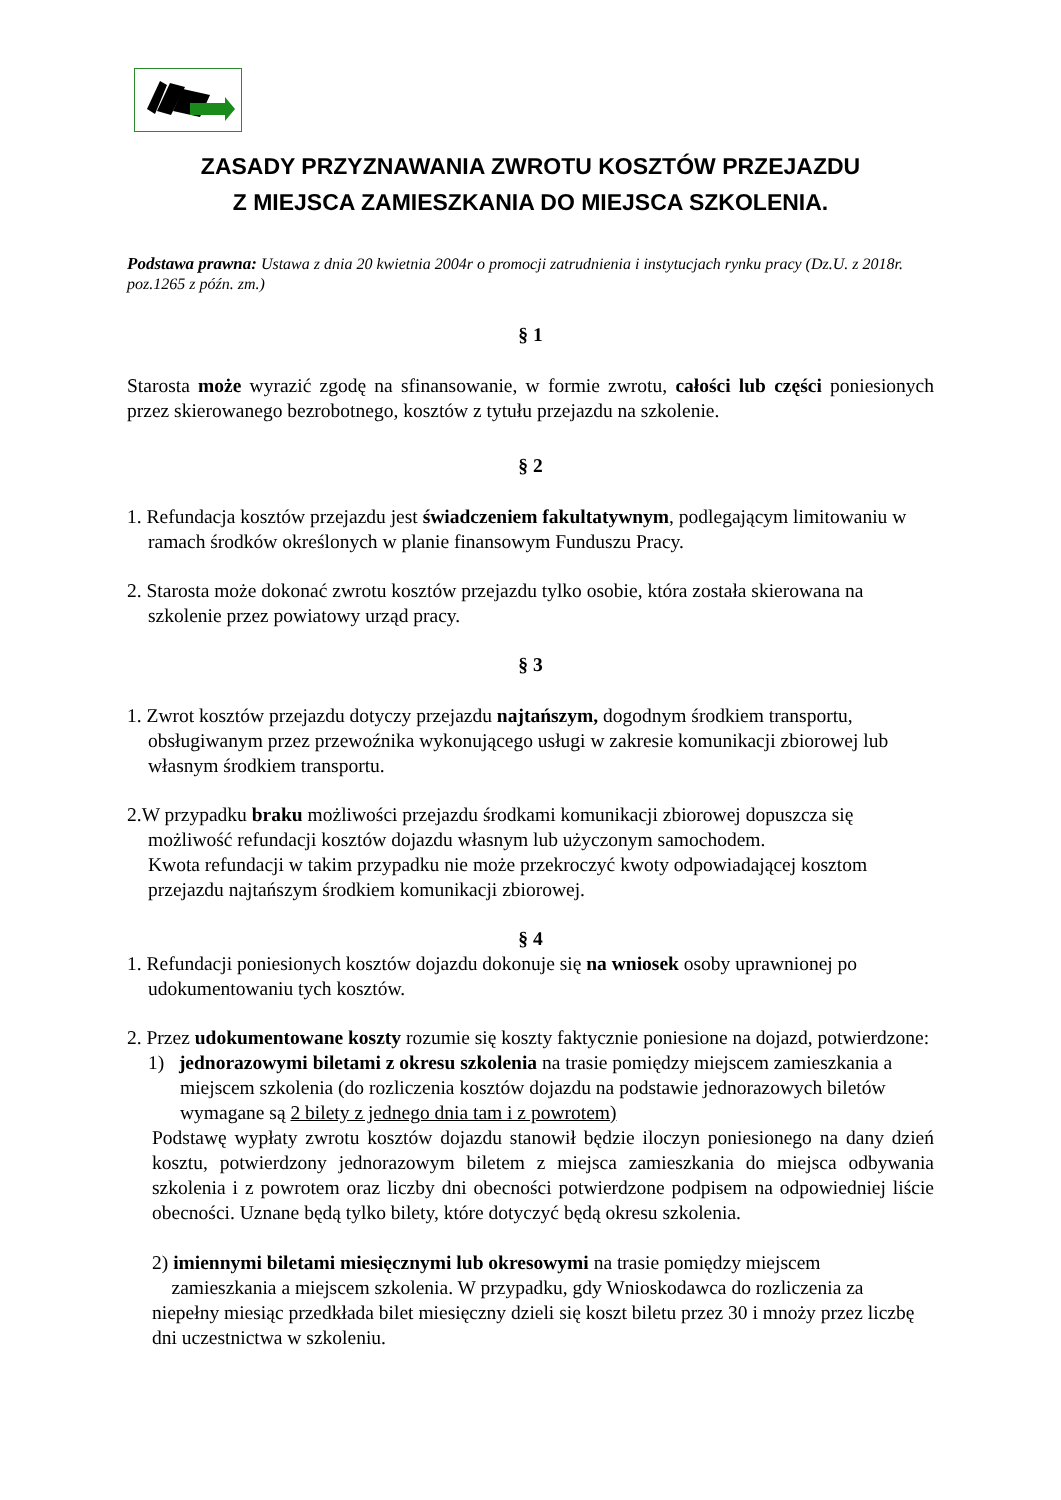ZASADY PRZYZNAWANIA ZWROTU KOSZTÓW PRZEJAZDU
Z MIEJSCA ZAMIESZKANIA DO MIEJSCA SZKOLENIA.
Podstawa prawna: Ustawa z dnia 20 kwietnia 2004r o promocji zatrudnienia i instytucjach rynku pracy (Dz.U. z 2018r. poz.1265 z późn. zm.)
§ 1
Starosta może wyrazić zgodę na sfinansowanie, w formie zwrotu, całości lub części poniesionych przez skierowanego bezrobotnego, kosztów z tytułu przejazdu na szkolenie.
§ 2
1. Refundacja kosztów przejazdu jest świadczeniem fakultatywnym, podlegającym limitowaniu w ramach środków określonych w planie finansowym Funduszu Pracy.
2. Starosta może dokonać zwrotu kosztów przejazdu tylko osobie, która została skierowana na szkolenie przez powiatowy urząd pracy.
§ 3
1. Zwrot kosztów przejazdu dotyczy przejazdu najtańszym, dogodnym środkiem transportu, obsługiwanym przez przewoźnika wykonującego usługi w zakresie komunikacji zbiorowej lub własnym środkiem transportu.
2.W przypadku braku możliwości przejazdu środkami komunikacji zbiorowej dopuszcza się możliwość refundacji kosztów dojazdu własnym lub użyczonym samochodem.
Kwota refundacji w takim przypadku nie może przekroczyć kwoty odpowiadającej kosztom przejazdu najtańszym środkiem komunikacji zbiorowej.
§ 4
1. Refundacji poniesionych kosztów dojazdu dokonuje się na wniosek osoby uprawnionej po udokumentowaniu tych kosztów.
2. Przez udokumentowane koszty rozumie się koszty faktycznie poniesione na dojazd, potwierdzone:
1) jednorazowymi biletami z okresu szkolenia na trasie pomiędzy miejscem zamieszkania a miejscem szkolenia (do rozliczenia kosztów dojazdu na podstawie jednorazowych biletów wymagane są 2 bilety z jednego dnia tam i z powrotem)
Podstawę wypłaty zwrotu kosztów dojazdu stanowił będzie iloczyn poniesionego na dany dzień kosztu, potwierdzony jednorazowym biletem z miejsca zamieszkania do miejsca odbywania szkolenia i z powrotem oraz liczby dni obecności potwierdzone podpisem na odpowiedniej liście obecności. Uznane będą tylko bilety, które dotyczyć będą okresu szkolenia.
2) imiennymi biletami miesięcznymi lub okresowymi na trasie pomiędzy miejscem
zamieszkania a miejscem szkolenia. W przypadku, gdy Wnioskodawca do rozliczenia za niepełny miesiąc przedkłada bilet miesięczny dzieli się koszt biletu przez 30 i mnoży przez liczbę dni uczestnictwa w szkoleniu.